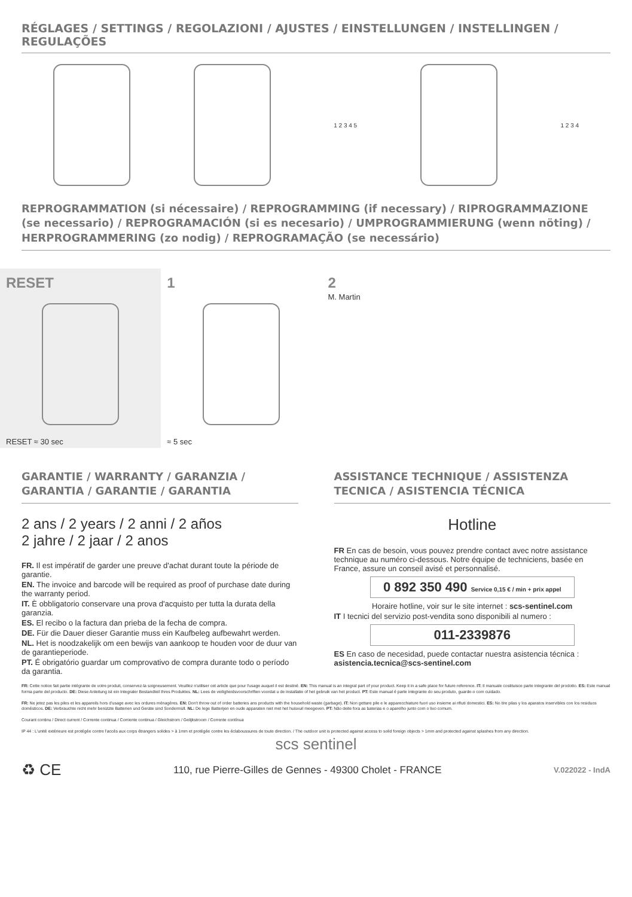RÉGLAGES / SETTINGS / REGOLAZIONI / AJUSTES / EINSTELLUNGEN / INSTELLINGEN / REGULAÇÕES
1 2 3 4 5 1 2 3 4
REPROGRAMMATION (si nécessaire) / REPROGRAMMING (if necessary) / RIPROGRAMMAZIONE (se necessario) / REPROGRAMACIÓN (si es necesario) / UMPROGRAMMIERUNG (wenn nöting) / HERPROGRAMMERING (zo nodig) / REPROGRAMAÇÃO (se necessário)
RESET
RESET ≈ 30 sec
1
≈ 5 sec
2
M. Martin
GARANTIE / WARRANTY / GARANZIA / GARANTIA / GARANTIE / GARANTIA
2 ans / 2 years / 2 anni / 2 años
2 jahre / 2 jaar / 2 anos
FR. Il est impératif de garder une preuve d'achat durant toute la période de garantie.
EN. The invoice and barcode will be required as proof of purchase date during the warranty period.
IT. È obbligatorio conservare una prova d'acquisto per tutta la durata della garanzia.
ES. El recibo o la factura dan prieba de la fecha de compra.
DE. Für die Dauer dieser Garantie muss ein Kaufbeleg aufbewahrt werden.
NL. Het is noodzakelijk om een bewijs van aankoop te houden voor de duur van de garantieperiode.
PT. É obrigatório guardar um comprovativo de compra durante todo o período da garantia.
ASSISTANCE TECHNIQUE / ASSISTENZA TECNICA / ASISTENCIA TÉCNICA
Hotline
FR En cas de besoin, vous pouvez prendre contact avec notre assistance technique au numéro ci-dessous. Notre équipe de techniciens, basée en France, assure un conseil avisé et personnalisé.
0 892 350 490 Service 0,15 € / min + prix appel
Horaire hotline, voir sur le site internet : scs-sentinel.com
IT I tecnici del servizio post-vendita sono disponibili al numero :
011-2339876
ES En caso de necesidad, puede contactar nuestra asistencia técnica : asistencia.tecnica@scs-sentinel.com
FR: Cette notice fait partie intégrante de votre produit, conservez-la soigneusement. Veuillez n'utiliser cet article que pour l'usage auquel il est destiné. EN: This manual is an integral part of your product. Keep it in a safe place for future reference. IT: Il manuale costituisce parte integrante del prodotto. ES: Este manual forma parte del producto. DE: Diese Anleitung ist ein Integraler Bestandteil Ihres Produktes. NL: Lees de veiligheidsvoorschriften voordat u de installatie of het gebruik van het product. PT: Este manual é parte integrante do seu produto, guarde-o com cuidado.
FR: Ne jetez pas les piles et les appareils hors d'usage avec les ordures ménagères. EN: Don't throw out of order batteries ans products with the household waste (garbage). IT: Non gettare pile e le apparecchiature fuori uso insieme ai rifiuti domestici. ES: No tire pilas y los aparatos inservibles con los residuos domésticos. DE: Verbrauchte nicht mehr benützte Batterien und Geräte sind Sondermüll. NL: De lege Batterijen en oude apparaten niet met het huisvuil meegeven. PT: Não deite fora as baterias e o aparelho junto com o lixo comum.
Courant continu / Direct current / Corrente continua / Corriente continua / Gleichstrom / Gelijkstroom / Corrente contínua
IP 44 : L'unité extérieure est protégée contre l'accès aux corps étrangers solides > à 1mm et protégée contre les éclaboussures de toute direction. / The outdoor unit is protected against access to solid foreign objects > 1mm and protected against splashes from any direction.
scs sentinel
♻ CE 110, rue Pierre-Gilles de Gennes - 49300 Cholet - FRANCE V.022022 - IndA